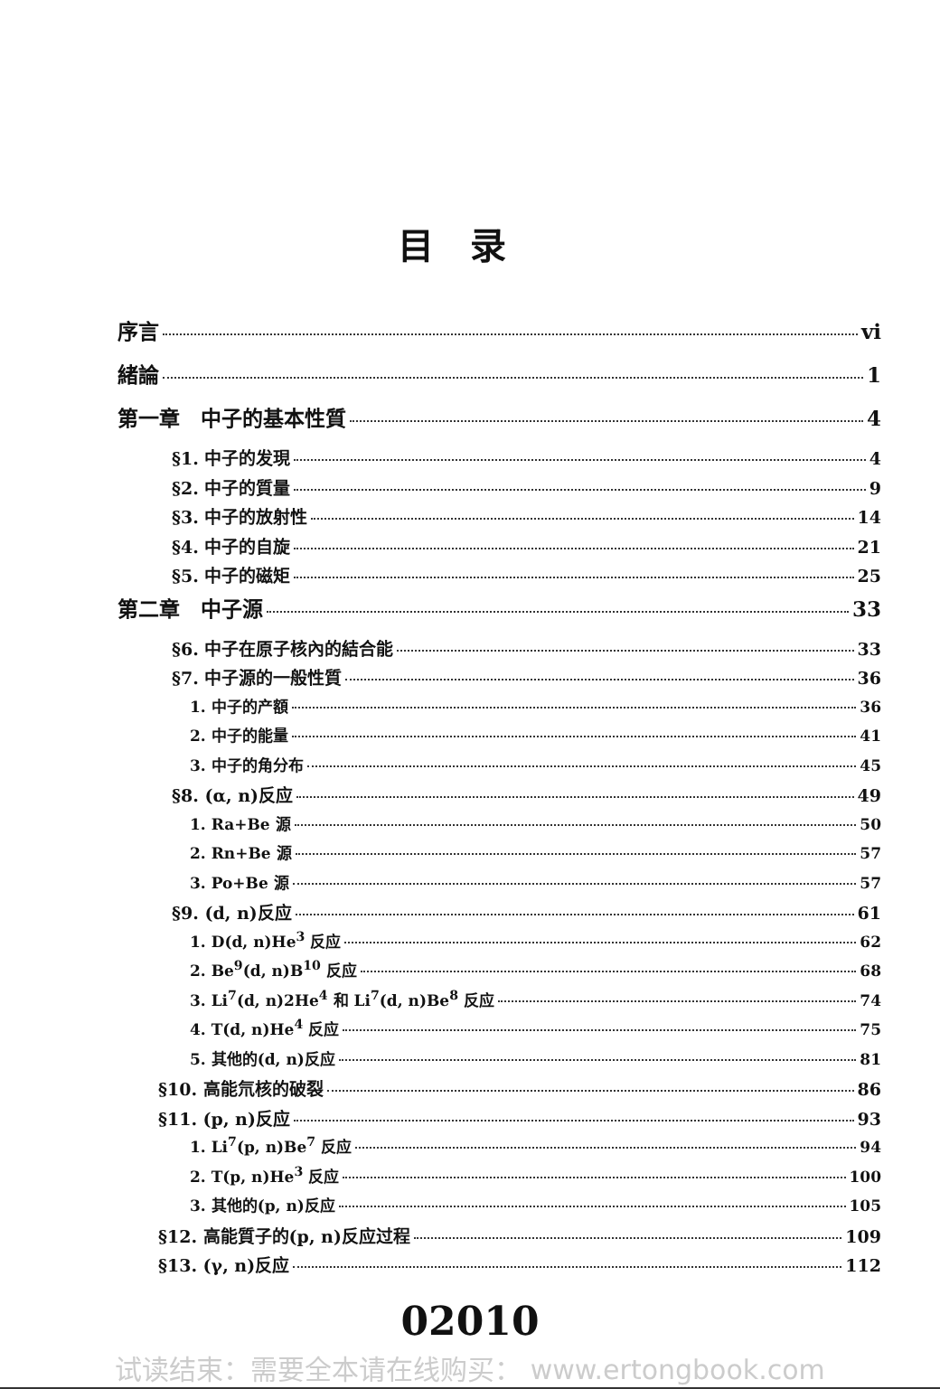目录
序言 vi
緒論 1
第一章　中子的基本性質 4
§1. 中子的发現 4
§2. 中子的質量 9
§3. 中子的放射性 14
§4. 中子的自旋 21
§5. 中子的磁矩 25
第二章　中子源 33
§6. 中子在原子核內的結合能 33
§7. 中子源的一般性質 36
1. 中子的产額 36
2. 中子的能量 41
3. 中子的角分布 45
§8. (α, n)反应 49
1. Ra+Be 源 50
2. Rn+Be 源 57
3. Po+Be 源 57
§9. (d, n)反应 61
1. D(d, n)He<sup>3</sup> 反应 62
2. Be<sup>9</sup>(d, n)B<sup>10</sup> 反应 68
3. Li<sup>7</sup>(d, n)2He<sup>4</sup> 和 Li<sup>7</sup>(d, n)Be<sup>8</sup> 反应 74
4. T(d, n)He<sup>4</sup> 反应 75
5. 其他的(d, n)反应 81
§10. 高能氘核的破裂 86
§11. (p, n)反应 93
1. Li<sup>7</sup>(p, n)Be<sup>7</sup> 反应 94
2. T(p, n)He<sup>3</sup> 反应 100
3. 其他的(p, n)反应 105
§12. 高能質子的(p, n)反应过程 109
§13. (γ, n)反应 112
02010
试读结束：需要全本请在线购买： www.ertongbook.com